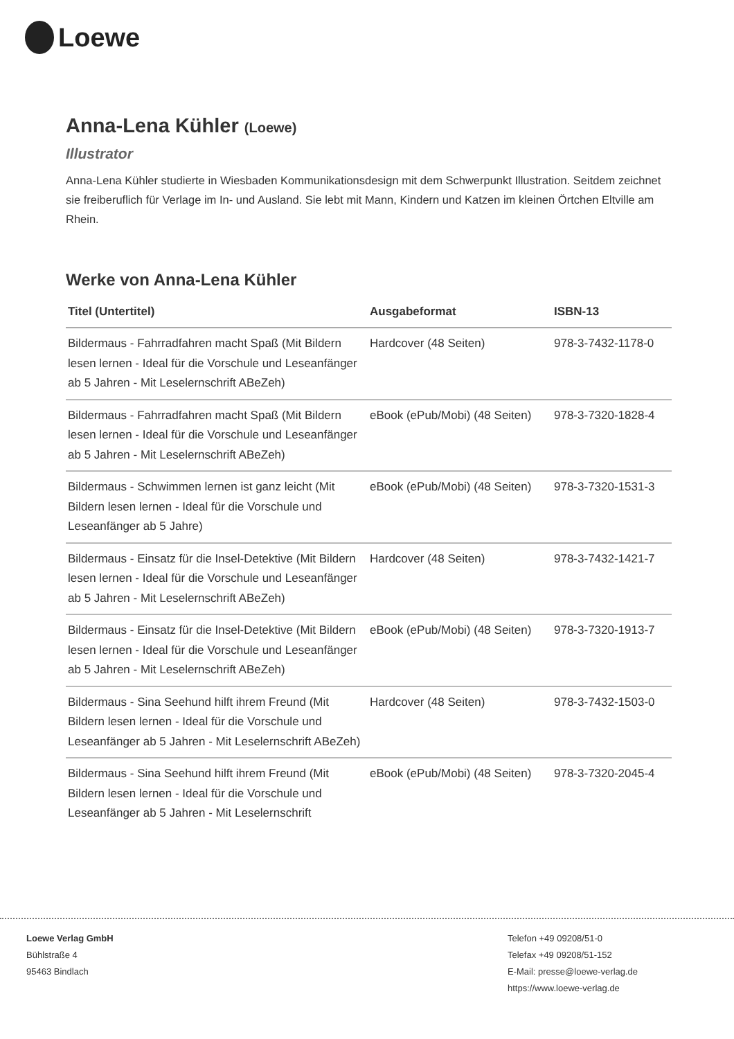Loewe
Anna-Lena Kühler (Loewe)
Illustrator
Anna-Lena Kühler studierte in Wiesbaden Kommunikationsdesign mit dem Schwerpunkt Illustration. Seitdem zeichnet sie freiberuflich für Verlage im In- und Ausland. Sie lebt mit Mann, Kindern und Katzen im kleinen Örtchen Eltville am Rhein.
Werke von Anna-Lena Kühler
| Titel (Untertitel) | Ausgabeformat | ISBN-13 |
| --- | --- | --- |
| Bildermaus - Fahrradfahren macht Spaß (Mit Bildern lesen lernen - Ideal für die Vorschule und Leseanfänger ab 5 Jahren - Mit Leselernschrift ABeZeh) | Hardcover (48 Seiten) | 978-3-7432-1178-0 |
| Bildermaus - Fahrradfahren macht Spaß (Mit Bildern lesen lernen - Ideal für die Vorschule und Leseanfänger ab 5 Jahren - Mit Leselernschrift ABeZeh) | eBook (ePub/Mobi) (48 Seiten) | 978-3-7320-1828-4 |
| Bildermaus - Schwimmen lernen ist ganz leicht (Mit Bildern lesen lernen - Ideal für die Vorschule und Leseanfänger ab 5 Jahre) | eBook (ePub/Mobi) (48 Seiten) | 978-3-7320-1531-3 |
| Bildermaus - Einsatz für die Insel-Detektive (Mit Bildern lesen lernen - Ideal für die Vorschule und Leseanfänger ab 5 Jahren - Mit Leselernschrift ABeZeh) | Hardcover (48 Seiten) | 978-3-7432-1421-7 |
| Bildermaus - Einsatz für die Insel-Detektive (Mit Bildern lesen lernen - Ideal für die Vorschule und Leseanfänger ab 5 Jahren - Mit Leselernschrift ABeZeh) | eBook (ePub/Mobi) (48 Seiten) | 978-3-7320-1913-7 |
| Bildermaus - Sina Seehund hilft ihrem Freund (Mit Bildern lesen lernen - Ideal für die Vorschule und Leseanfänger ab 5 Jahren - Mit Leselernschrift ABeZeh) | Hardcover (48 Seiten) | 978-3-7432-1503-0 |
| Bildermaus - Sina Seehund hilft ihrem Freund (Mit Bildern lesen lernen - Ideal für die Vorschule und Leseanfänger ab 5 Jahren - Mit Leselernschrift | eBook (ePub/Mobi) (48 Seiten) | 978-3-7320-2045-4 |
Loewe Verlag GmbH
Bühlstraße 4
95463 Bindlach
Telefon +49 09208/51-0
Telefax +49 09208/51-152
E-Mail: presse@loewe-verlag.de
https://www.loewe-verlag.de